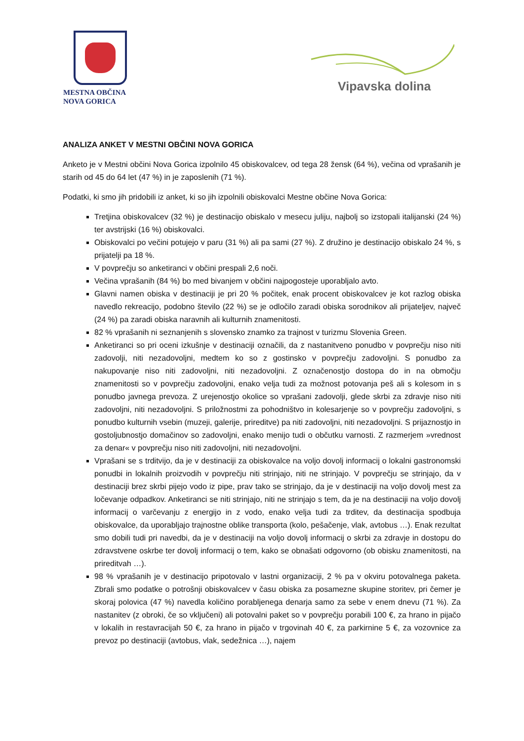MESTNA OBČINA
NOVA GORICA
Vipavska dolina
ANALIZA ANKET V MESTNI OBČINI NOVA GORICA
Anketo je v Mestni občini Nova Gorica izpolnilo 45 obiskovalcev, od tega 28 žensk (64 %), večina od vprašanih je starih od 45 do 64 let (47 %) in je zaposlenih (71 %).
Podatki, ki smo jih pridobili iz anket, ki so jih izpolnili obiskovalci Mestne občine Nova Gorica:
Tretjina obiskovalcev (32 %) je destinacijo obiskalo v mesecu juliju, najbolj so izstopali italijanski (24 %) ter avstrijski (16 %) obiskovalci.
Obiskovalci po večini potujejo v paru (31 %) ali pa sami (27 %). Z družino je destinacijo obiskalo 24 %, s prijatelji pa 18 %.
V povprečju so anketiranci v občini prespali 2,6 noči.
Večina vprašanih (84 %) bo med bivanjem v občini najpogosteje uporabljalo avto.
Glavni namen obiska v destinaciji je pri 20 % počitek, enak procent obiskovalcev je kot razlog obiska navedlo rekreacijo, podobno število (22 %) se je odločilo zaradi obiska sorodnikov ali prijateljev, največ (24 %) pa zaradi obiska naravnih ali kulturnih znamenitosti.
82 % vprašanih ni seznanjenih s slovensko znamko za trajnost v turizmu Slovenia Green.
Anketiranci so pri oceni izkušnje v destinaciji označili, da z nastanitveno ponudbo v povprečju niso niti zadovolji, niti nezadovoljni, medtem ko so z gostinsko v povprečju zadovoljni. S ponudbo za nakupovanje niso niti zadovoljni, niti nezadovoljni. Z označenostjo dostopa do in na območju znamenitosti so v povprečju zadovoljni, enako velja tudi za možnost potovanja peš ali s kolesom in s ponudbo javnega prevoza. Z urejenostjo okolice so vprašani zadovolji, glede skrbi za zdravje niso niti zadovoljni, niti nezadovoljni. S priložnostmi za pohodništvo in kolesarjenje so v povprečju zadovoljni, s ponudbo kulturnih vsebin (muzeji, galerije, prireditve) pa niti zadovoljni, niti nezadovoljni. S prijaznostjo in gostoljubnostjo domačinov so zadovoljni, enako menijo tudi o občutku varnosti. Z razmerjem »vrednost za denar« v povprečju niso niti zadovoljni, niti nezadovoljni.
Vprašani se s trditvijo, da je v destinaciji za obiskovalce na voljo dovolj informacij o lokalni gastronomski ponudbi in lokalnih proizvodih v povprečju niti strinjajo, niti ne strinjajo. V povprečju se strinjajo, da v destinaciji brez skrbi pijejo vodo iz pipe, prav tako se strinjajo, da je v destinaciji na voljo dovolj mest za ločevanje odpadkov. Anketiranci se niti strinjajo, niti ne strinjajo s tem, da je na destinaciji na voljo dovolj informacij o varčevanju z energijo in z vodo, enako velja tudi za trditev, da destinacija spodbuja obiskovalce, da uporabljajo trajnostne oblike transporta (kolo, pešačenje, vlak, avtobus …). Enak rezultat smo dobili tudi pri navedbi, da je v destinaciji na voljo dovolj informacij o skrbi za zdravje in dostopu do zdravstvene oskrbe ter dovolj informacij o tem, kako se obnašati odgovorno (ob obisku znamenitosti, na prireditvah …).
98 % vprašanih je v destinacijo pripotovalo v lastni organizaciji, 2 % pa v okviru potovalnega paketa. Zbrali smo podatke o potrošnji obiskovalcev v času obiska za posamezne skupine storitev, pri čemer je skoraj polovica (47 %) navedla količino porabljenega denarja samo za sebe v enem dnevu (71 %). Za nastanitev (z obroki, če so vključeni) ali potovalni paket so v povprečju porabili 100 €, za hrano in pijačo v lokalih in restavracijah 50 €, za hrano in pijačo v trgovinah 40 €, za parkirnine 5 €, za vozovnice za prevoz po destinaciji (avtobus, vlak, sedežnica …), najem